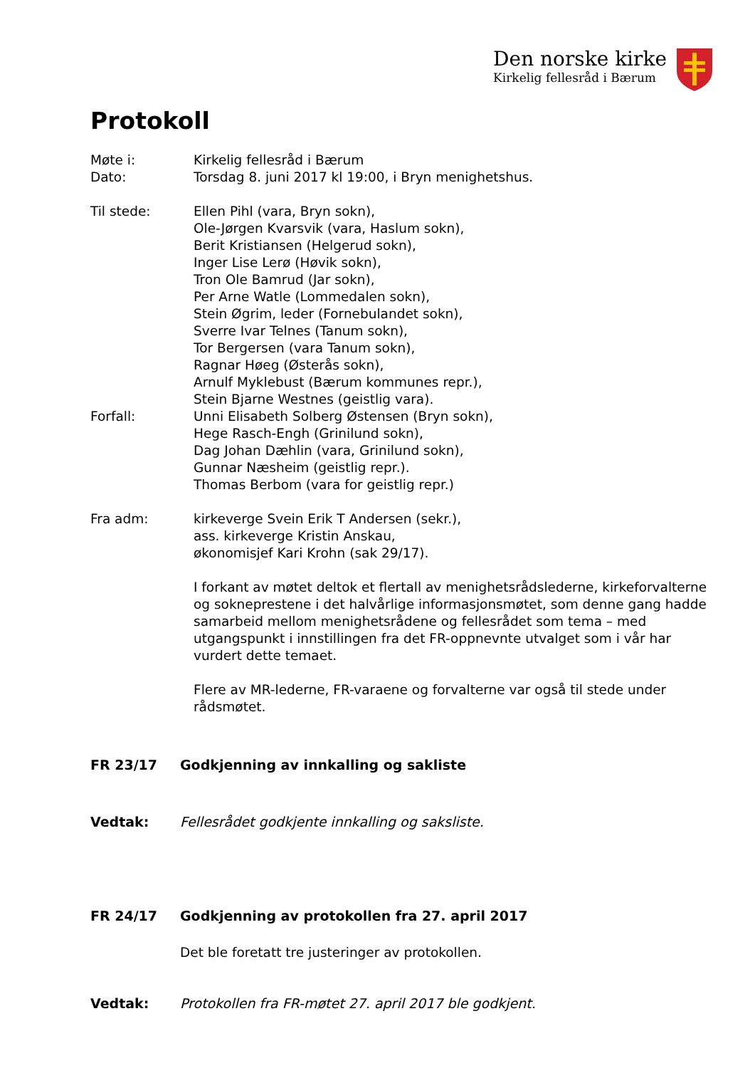Den norske kirke
Kirkelig fellesråd i Bærum
Protokoll
Møte i: Kirkelig fellesråd i Bærum
Dato: Torsdag 8. juni 2017 kl 19:00, i Bryn menighetshus.
Til stede: Ellen Pihl (vara, Bryn sokn),
Ole-Jørgen Kvarsvik (vara, Haslum sokn),
Berit Kristiansen (Helgerud sokn),
Inger Lise Lerø (Høvik sokn),
Tron Ole Bamrud (Jar sokn),
Per Arne Watle (Lommedalen sokn),
Stein Øgrim, leder (Fornebulandet sokn),
Sverre Ivar Telnes (Tanum sokn),
Tor Bergersen (vara Tanum sokn),
Ragnar Høeg (Østerås sokn),
Arnulf Myklebust (Bærum kommunes repr.),
Stein Bjarne Westnes (geistlig vara).
Forfall: Unni Elisabeth Solberg Østensen (Bryn sokn),
Hege Rasch-Engh (Grinilund sokn),
Dag Johan Dæhlin (vara, Grinilund sokn),
Gunnar Næsheim (geistlig repr.).
Thomas Berbom (vara for geistlig repr.)
Fra adm: kirkeverge Svein Erik T Andersen (sekr.),
ass. kirkeverge Kristin Anskau,
økonomisjef Kari Krohn (sak 29/17).
I forkant av møtet deltok et flertall av menighetsrådslederne, kirkeforvalterne og sokneprestene i det halvårlige informasjonsmøtet, som denne gang hadde samarbeid mellom menighetsrådene og fellesrådet som tema – med utgangspunkt i innstillingen fra det FR-oppnevnte utvalget som i vår har vurdert dette temaet.
Flere av MR-lederne, FR-varaene og forvalterne var også til stede under rådsmøtet.
FR 23/17 Godkjenning av innkalling og sakliste
Vedtak: Fellesrådet godkjente innkalling og saksliste.
FR 24/17 Godkjenning av protokollen fra 27. april 2017
Det ble foretatt tre justeringer av protokollen.
Vedtak: Protokollen fra FR-møtet 27. april 2017 ble godkjent.